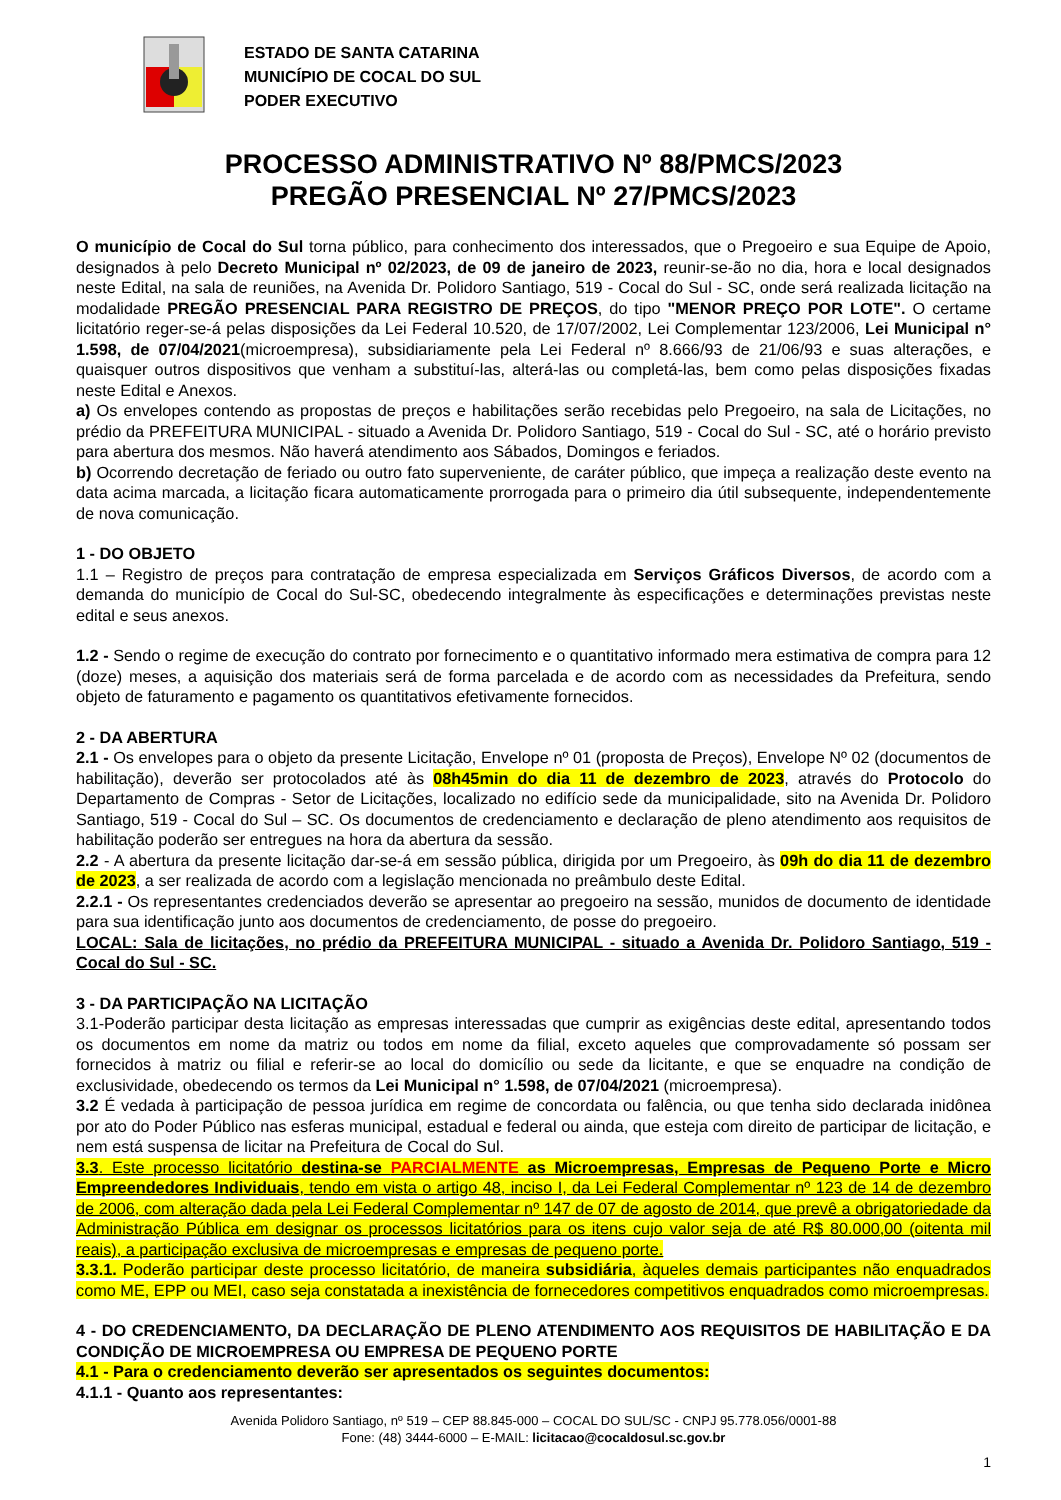ESTADO DE SANTA CATARINA
MUNICÍPIO DE COCAL DO SUL
PODER EXECUTIVO
PROCESSO ADMINISTRATIVO Nº 88/PMCS/2023
PREGÃO PRESENCIAL Nº 27/PMCS/2023
O município de Cocal do Sul torna público, para conhecimento dos interessados, que o Pregoeiro e sua Equipe de Apoio, designados à pelo Decreto Municipal nº 02/2023, de 09 de janeiro de 2023, reunir-se-ão no dia, hora e local designados neste Edital, na sala de reuniões, na Avenida Dr. Polidoro Santiago, 519 - Cocal do Sul - SC, onde será realizada licitação na modalidade PREGÃO PRESENCIAL PARA REGISTRO DE PREÇOS, do tipo "MENOR PREÇO POR LOTE". O certame licitatório reger-se-á pelas disposições da Lei Federal 10.520, de 17/07/2002, Lei Complementar 123/2006, Lei Municipal n° 1.598, de 07/04/2021(microempresa), subsidiariamente pela Lei Federal nº 8.666/93 de 21/06/93 e suas alterações, e quaisquer outros dispositivos que venham a substituí-las, alterá-las ou completá-las, bem como pelas disposições fixadas neste Edital e Anexos.
a) Os envelopes contendo as propostas de preços e habilitações serão recebidas pelo Pregoeiro, na sala de Licitações, no prédio da PREFEITURA MUNICIPAL - situado a Avenida Dr. Polidoro Santiago, 519 - Cocal do Sul - SC, até o horário previsto para abertura dos mesmos. Não haverá atendimento aos Sábados, Domingos e feriados.
b) Ocorrendo decretação de feriado ou outro fato superveniente, de caráter público, que impeça a realização deste evento na data acima marcada, a licitação ficara automaticamente prorrogada para o primeiro dia útil subsequente, independentemente de nova comunicação.
1 - DO OBJETO
1.1 – Registro de preços para contratação de empresa especializada em Serviços Gráficos Diversos, de acordo com a demanda do município de Cocal do Sul-SC, obedecendo integralmente às especificações e determinações previstas neste edital e seus anexos.
1.2 - Sendo o regime de execução do contrato por fornecimento e o quantitativo informado mera estimativa de compra para 12 (doze) meses, a aquisição dos materiais será de forma parcelada e de acordo com as necessidades da Prefeitura, sendo objeto de faturamento e pagamento os quantitativos efetivamente fornecidos.
2 - DA ABERTURA
2.1 - Os envelopes para o objeto da presente Licitação, Envelope nº 01 (proposta de Preços), Envelope Nº 02 (documentos de habilitação), deverão ser protocolados até às 08h45min do dia 11 de dezembro de 2023, através do Protocolo do Departamento de Compras - Setor de Licitações, localizado no edifício sede da municipalidade, sito na Avenida Dr. Polidoro Santiago, 519 - Cocal do Sul – SC. Os documentos de credenciamento e declaração de pleno atendimento aos requisitos de habilitação poderão ser entregues na hora da abertura da sessão.
2.2 - A abertura da presente licitação dar-se-á em sessão pública, dirigida por um Pregoeiro, às 09h do dia 11 de dezembro de 2023, a ser realizada de acordo com a legislação mencionada no preâmbulo deste Edital.
2.2.1 - Os representantes credenciados deverão se apresentar ao pregoeiro na sessão, munidos de documento de identidade para sua identificação junto aos documentos de credenciamento, de posse do pregoeiro.
LOCAL: Sala de licitações, no prédio da PREFEITURA MUNICIPAL - situado a Avenida Dr. Polidoro Santiago, 519 - Cocal do Sul - SC.
3 - DA PARTICIPAÇÃO NA LICITAÇÃO
3.1-Poderão participar desta licitação as empresas interessadas que cumprir as exigências deste edital, apresentando todos os documentos em nome da matriz ou todos em nome da filial, exceto aqueles que comprovadamente só possam ser fornecidos à matriz ou filial e referir-se ao local do domicílio ou sede da licitante, e que se enquadre na condição de exclusividade, obedecendo os termos da Lei Municipal n° 1.598, de 07/04/2021 (microempresa).
3.2 É vedada à participação de pessoa jurídica em regime de concordata ou falência, ou que tenha sido declarada inidônea por ato do Poder Público nas esferas municipal, estadual e federal ou ainda, que esteja com direito de participar de licitação, e nem está suspensa de licitar na Prefeitura de Cocal do Sul.
3.3. Este processo licitatório destina-se PARCIALMENTE as Microempresas, Empresas de Pequeno Porte e Micro Empreendedores Individuais, tendo em vista o artigo 48, inciso I, da Lei Federal Complementar nº 123 de 14 de dezembro de 2006, com alteração dada pela Lei Federal Complementar nº 147 de 07 de agosto de 2014, que prevê a obrigatoriedade da Administração Pública em designar os processos licitatórios para os itens cujo valor seja de até R$ 80.000,00 (oitenta mil reais), a participação exclusiva de microempresas e empresas de pequeno porte.
3.3.1. Poderão participar deste processo licitatório, de maneira subsidiária, àqueles demais participantes não enquadrados como ME, EPP ou MEI, caso seja constatada a inexistência de fornecedores competitivos enquadrados como microempresas.
4 - DO CREDENCIAMENTO, DA DECLARAÇÃO DE PLENO ATENDIMENTO AOS REQUISITOS DE HABILITAÇÃO E DA CONDIÇÃO DE MICROEMPRESA OU EMPRESA DE PEQUENO PORTE
4.1 - Para o credenciamento deverão ser apresentados os seguintes documentos:
4.1.1 - Quanto aos representantes:
Avenida Polidoro Santiago, nº 519 – CEP 88.845-000 – COCAL DO SUL/SC - CNPJ 95.778.056/0001-88
Fone: (48) 3444-6000 – E-MAIL: licitacao@cocaldosul.sc.gov.br
1